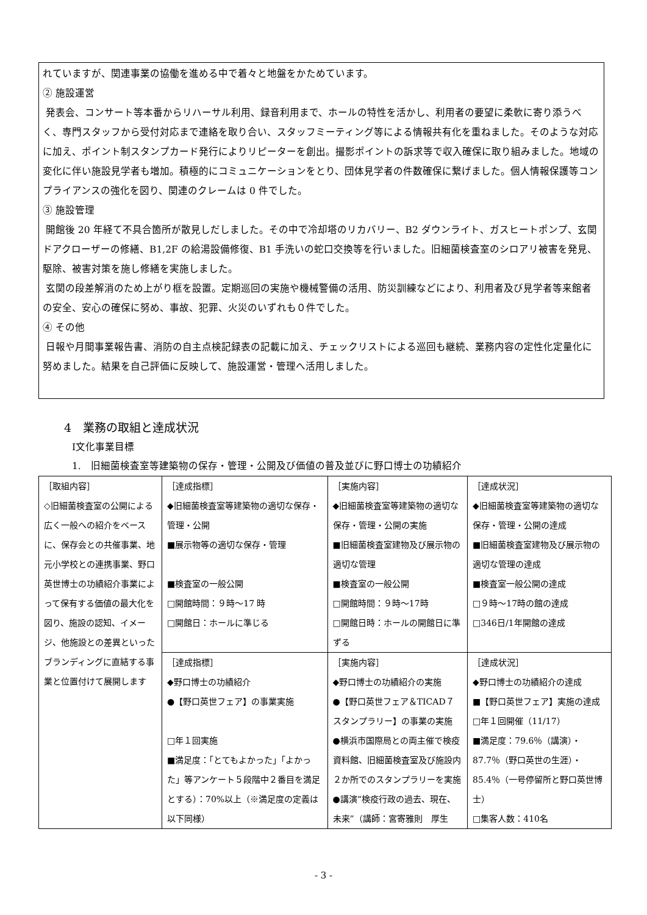れていますが、関連事業の協働を進める中で着々と地盤をかためています。
② 施設運営
発表会、コンサート等本番からリハーサル利用、録音利用まで、ホールの特性を活かし、利用者の要望に柔軟に寄り添うべく、専門スタッフから受付対応まで連絡を取り合い、スタッフミーティング等による情報共有化を重ねました。そのような対応に加え、ポイント制スタンプカード発行によりリピーターを創出。撮影ポイントの訴求等で収入確保に取り組みました。地域の変化に伴い施設見学者も増加。積極的にコミュニケーションをとり、団体見学者の件数確保に繋げました。個人情報保護等コンプライアンスの強化を図り、関連のクレームは 0 件でした。
③ 施設管理
開館後 20 年経て不具合箇所が散見しだしました。その中で冷却塔のリカバリー、B2 ダウンライト、ガスヒートポンプ、玄関ドアクローザーの修繕、B1,2F の給湯設備修復、B1 手洗いの蛇口交換等を行いました。旧細菌検査室のシロアリ被害を発見、駆除、被害対策を施し修繕を実施しました。
玄関の段差解消のため上がり框を設置。定期巡回の実施や機械警備の活用、防災訓練などにより、利用者及び見学者等来館者の安全、安心の確保に努め、事故、犯罪、火災のいずれも０件でした。
④ その他
日報や月間事業報告書、消防の自主点検記録表の記載に加え、チェックリストによる巡回も継続、業務内容の定性化定量化に努めました。結果を自己評価に反映して、施設運営・管理へ活用しました。
4　業務の取組と達成状況
Ⅰ文化事業目標
1.　旧細菌検査室等建築物の保存・管理・公開及び価値の普及並びに野口博士の功績紹介
| ［取組内容］ ◇旧細菌検査室の公開による広く一般への紹介をベースに、保存会との共催事業、地元小学校との連携事業、野口英世博士の功績紹介事業によって保有する価値の最大化を図り、施設の認知、イメージ、他施設との差異といったブランディングに直結する事業と位置付けて展開します | ［達成指標］ ◆旧細菌検査室等建築物の適切な保存・管理・公開 ■展示物等の適切な保存・管理 ■検査室の一般公開 □開館時間：９時～17 時 □開館日：ホールに準じる | ［実施内容］ ◆旧細菌検査室等建築物の適切な保存・管理・公開の実施 ■旧細菌検査室建物及び展示物の適切な管理 ■検査室の一般公開 □開館時間：９時～17時 □開館日時：ホールの開館日に準ずる | ［達成状況］ ◆旧細菌検査室等建築物の適切な保存・管理・公開の達成 ■旧細菌検査室建物及び展示物の適切な管理の達成 ■検査室一般公開の達成 □９時～17時の館の達成 □346日/1年開館の達成 |
| | ［達成指標］ ◆野口博士の功績紹介 ●【野口英世フェア】の事業実施 □年１回実施 ■満足度：「とてもよかった」「よかった」等アンケート５段階中２番目を満足とする）：70%以上（※満足度の定義は以下同様） | ［実施内容］ ◆野口博士の功績紹介の実施 ●【野口英世フェア＆TICAD７スタンプラリー】の事業の実施 ●横浜市国際局との両主催で検疫資料館、旧細菌検査室及び施設内２か所でのスタンプラリーを実施 ●講演“検疫行政の過去、現在、未来”（講師：宮寄雅則 厚生 | ［達成状況］ ◆野口博士の功績紹介の達成 ■【野口英世フェア】実施の達成 □年１回開催（11/17） ■満足度：79.6％（講演）・87.7％（野口英世の生涯）・85.4％（一号停留所と野口英世博士） □集客人数：410名 |
- 3 -